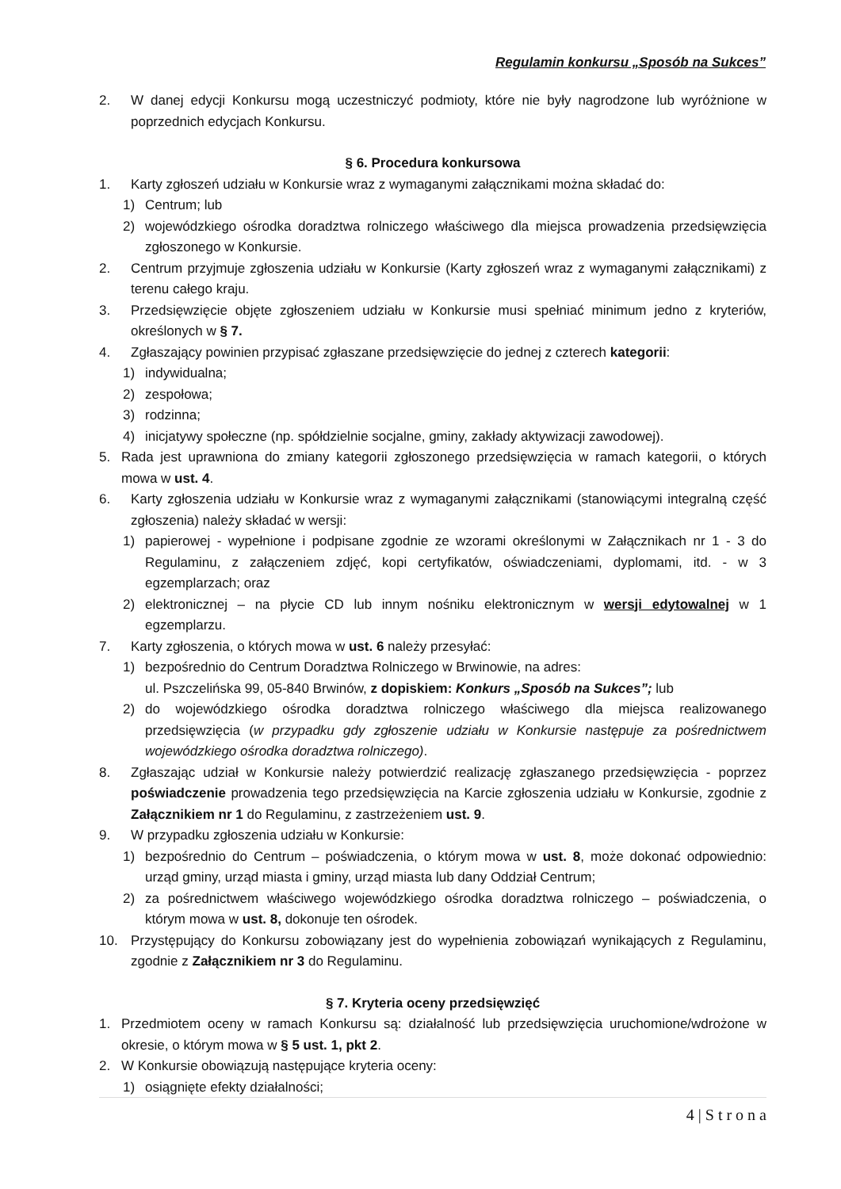Regulamin konkursu „Sposób na Sukces”
2. W danej edycji Konkursu mogą uczestniczyć podmioty, które nie były nagrodzone lub wyróżnione w poprzednich edycjach Konkursu.
§ 6. Procedura konkursowa
1. Karty zgłoszeń udziału w Konkursie wraz z wymaganymi załącznikami można składać do:
1) Centrum; lub
2) wojewódzkiego ośrodka doradztwa rolniczego właściwego dla miejsca prowadzenia przedsięwzięcia zgłoszonego w Konkursie.
2. Centrum przyjmuje zgłoszenia udziału w Konkursie (Karty zgłoszeń wraz z wymaganymi załącznikami) z terenu całego kraju.
3. Przedsięwzięcie objęte zgłoszeniem udziału w Konkursie musi spełniać minimum jedno z kryteriów, określonych w § 7.
4. Zgłaszający powinien przypisać zgłaszane przedsięwzięcie do jednej z czterech kategorii:
1) indywidualna;
2) zespołowa;
3) rodzinna;
4) inicjatywy społeczne (np. spółdzielnie socjalne, gminy, zakłady aktywizacji zawodowej).
5. Rada jest uprawniona do zmiany kategorii zgłoszonego przedsięwzięcia w ramach kategorii, o których mowa w ust. 4.
6. Karty zgłoszenia udziału w Konkursie wraz z wymaganymi załącznikami (stanowiącymi integralną część zgłoszenia) należy składać w wersji:
1) papierowej - wypełnione i podpisane zgodnie ze wzorami określonymi w Załącznikach nr 1 - 3 do Regulaminu, z załączeniem zdjęć, kopi certyfikatów, oświadczeniami, dyplomami, itd. - w 3 egzemplarzach; oraz
2) elektronicznej – na płycie CD lub innym nośniku elektronicznym w wersji edytowalnej w 1 egzemplarzu.
7. Karty zgłoszenia, o których mowa w ust. 6 należy przesyłać:
1) bezpośrednio do Centrum Doradztwa Rolniczego w Brwinowie, na adres:
ul. Pszczelińska 99, 05-840 Brwinów, z dopiskiem: Konkurs „Sposób na Sukces”; lub
2) do wojewódzkiego ośrodka doradztwa rolniczego właściwego dla miejsca realizowanego przedsięwzięcia (w przypadku gdy zgłoszenie udziału w Konkursie następuje za pośrednictwem wojewódzkiego ośrodka doradztwa rolniczego).
8. Zgłaszając udział w Konkursie należy potwierdzić realizację zgłaszanego przedsięwzięcia - poprzez poświadczenie prowadzenia tego przedsięwzięcia na Karcie zgłoszenia udziału w Konkursie, zgodnie z Załącznikiem nr 1 do Regulaminu, z zastrzeżeniem ust. 9.
9. W przypadku zgłoszenia udziału w Konkursie:
1) bezpośrednio do Centrum – poświadczenia, o którym mowa w ust. 8, może dokonać odpowiednio: urząd gminy, urząd miasta i gminy, urząd miasta lub dany Oddział Centrum;
2) za pośrednictwem właściwego wojewódzkiego ośrodka doradztwa rolniczego – poświadczenia, o którym mowa w ust. 8, dokonuje ten ośrodek.
10. Przystępujący do Konkursu zobowiązany jest do wypełnienia zobowiązań wynikających z Regulaminu, zgodnie z Załącznikiem nr 3 do Regulaminu.
§ 7. Kryteria oceny przedsięwzięć
1. Przedmiotem oceny w ramach Konkursu są: działalność lub przedsięwzięcia uruchomione/wdrożone w okresie, o którym mowa w § 5 ust. 1, pkt 2.
2. W Konkursie obowiązują następujące kryteria oceny:
1) osiągnięte efekty działalności;
4 | S t r o n a